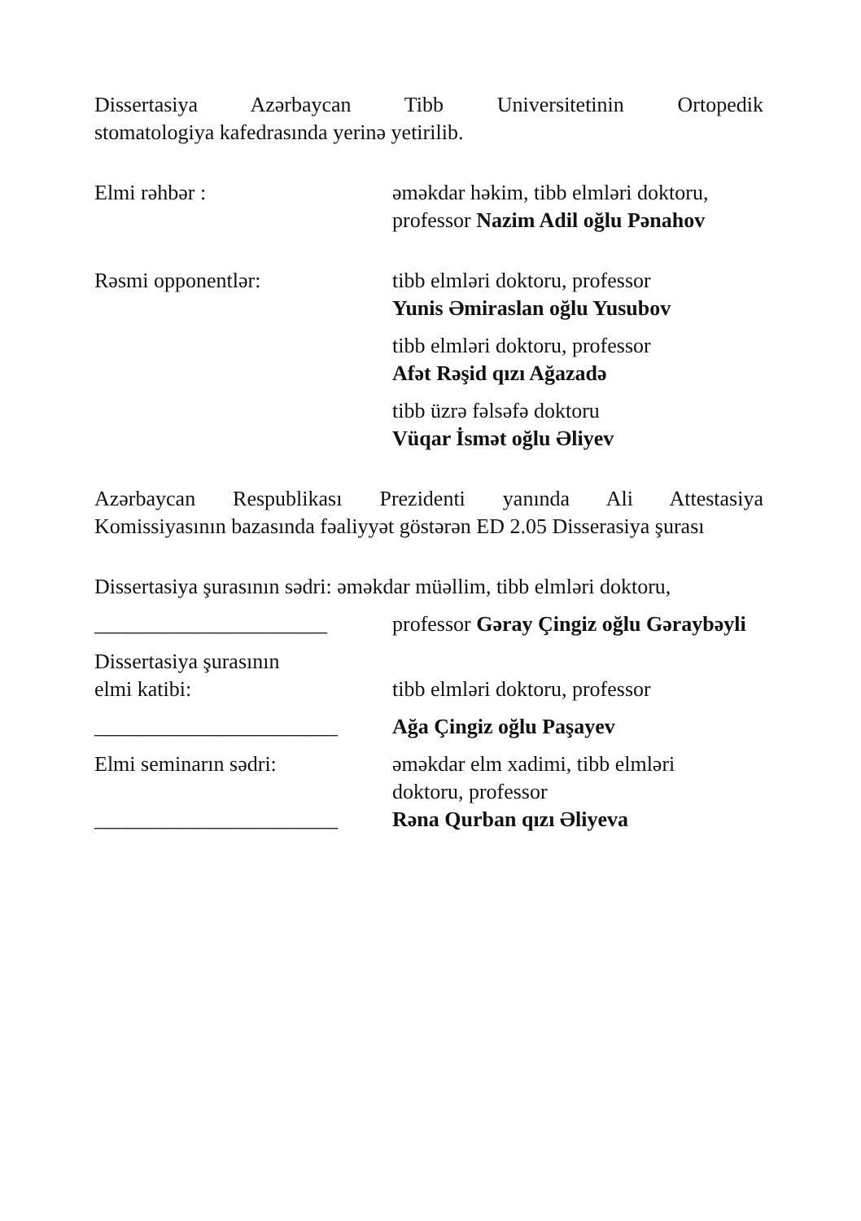Dissertasiya Azərbaycan Tibb Universitetinin Ortopedik
stomatologiya kafedrasında yerinə yetirilib.
Elmi rəhbər : əməkdar həkim, tibb elmləri doktoru,
professor Nazim Adil oğlu Pənahov
Rəsmi opponentlər: tibb elmləri doktoru, professor
Yunis Əmiraslan oğlu Yusubov
tibb elmləri doktoru, professor
Afət Rəşid qızı Ağazadə
tibb üzrə fəlsəfə doktoru
Vüqar İsmət oğlu Əliyev
Azərbaycan Respublikası Prezidenti yanında Ali Attestasiya
Komissiyasının bazasında fəaliyyət göstərən ED 2.05 Disserasiya şurası
Dissertasiya şurasının sədri: əməkdar müəllim, tibb elmləri doktoru,
______________________ professor Gəray Çingiz oğlu Gəraybəyli
Dissertasiya şurasının
elmi katibi:
tibb elmləri doktoru, professor
_______________________ Ağa Çingiz oğlu Paşayev
Elmi seminarın sədri: əməkdar elm xadimi, tibb elmləri
doktoru, professor
_______________________ Rəna Qurban qızı Əliyeva